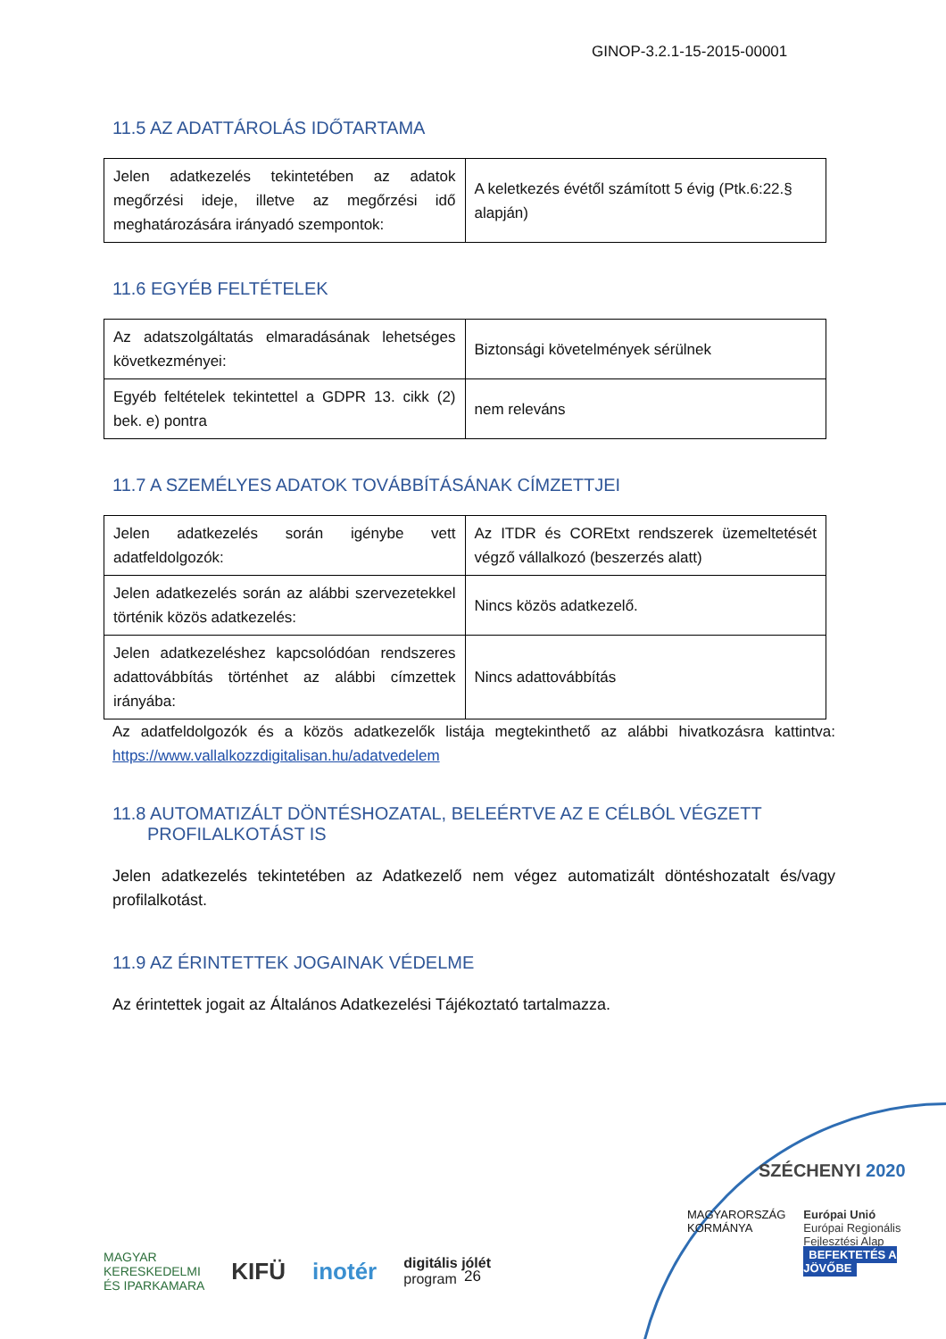GINOP-3.2.1-15-2015-00001
11.5 AZ ADATTÁROLÁS IDŐTARTAMA
| Jelen adatkezelés tekintetében az adatok megőrzési ideje, illetve az megőrzési idő meghatározására irányadó szempontok: | A keletkezés évétől számított 5 évig (Ptk.6:22.§ alapján) |
11.6 EGYÉB FELTÉTELEK
| Az adatszolgáltatás elmaradásának lehetséges következményei: | Biztonsági követelmények sérülnek |
| Egyéb feltételek tekintettel a GDPR 13. cikk (2) bek. e) pontra | nem releváns |
11.7 A SZEMÉLYES ADATOK TOVÁBBÍTÁSÁNAK CÍMZETTJEI
| Jelen adatkezelés során igénybe vett adatfeldolgozók: | Az ITDR és COREtxt rendszerek üzemeltetését végző vállalkozó (beszerzés alatt) |
| Jelen adatkezelés során az alábbi szervezetekkel történik közös adatkezelés: | Nincs közös adatkezelő. |
| Jelen adatkezeléshez kapcsolódóan rendszeres adattovábbítás történhet az alábbi címzettek irányába: | Nincs adattovábbítás |
Az adatfeldolgozók és a közös adatkezelők listája megtekinthető az alábbi hivatkozásra kattintva: https://www.vallalkozzdigitalisan.hu/adatvedelem
11.8 AUTOMATIZÁLT DÖNTÉSHOZATAL, BELEÉRTVE AZ E CÉLBÓL VÉGZETT
PROFILALKOTÁST IS
Jelen adatkezelés tekintetében az Adatkezelő nem végez automatizált döntéshozatalt és/vagy profilalkotást.
11.9 AZ ÉRINTETTEK JOGAINAK VÉDELME
Az érintettek jogait az Általános Adatkezelési Tájékoztató tartalmazza.
SZÉCHENYI 2020
MAGYARORSZÁG
KORMÁNYA
Európai Unió
Európai Regionális
Fejlesztési Alap
BEFEKTETÉS A JÖVŐBE
26
MAGYAR
KERESKEDELMI
ÉS IPARKAMARA KIFÜ inotér digitális jólét
program